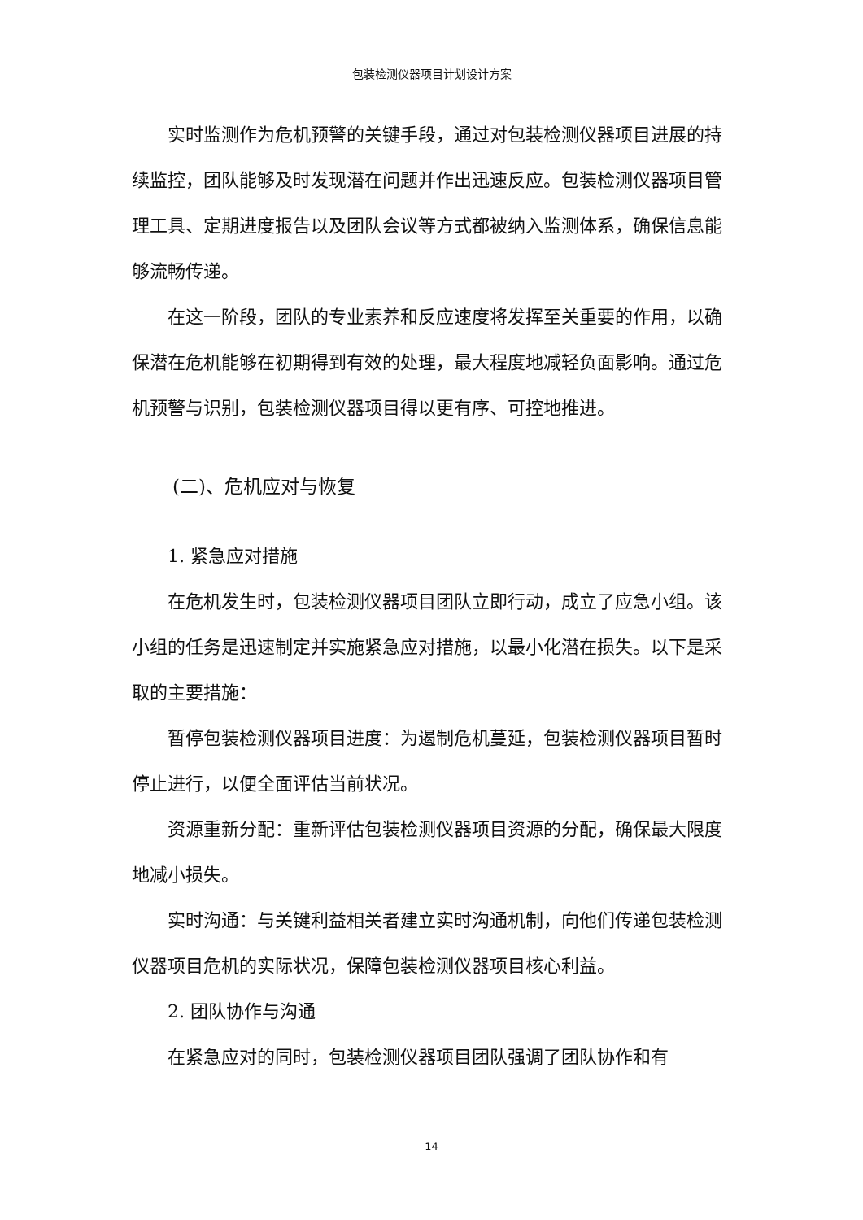包装检测仪器项目计划设计方案
实时监测作为危机预警的关键手段，通过对包装检测仪器项目进展的持续监控，团队能够及时发现潜在问题并作出迅速反应。包装检测仪器项目管理工具、定期进度报告以及团队会议等方式都被纳入监测体系，确保信息能够流畅传递。
在这一阶段，团队的专业素养和反应速度将发挥至关重要的作用，以确保潜在危机能够在初期得到有效的处理，最大程度地减轻负面影响。通过危机预警与识别，包装检测仪器项目得以更有序、可控地推进。
(二)、危机应对与恢复
1. 紧急应对措施
在危机发生时，包装检测仪器项目团队立即行动，成立了应急小组。该小组的任务是迅速制定并实施紧急应对措施，以最小化潜在损失。以下是采取的主要措施：
暂停包装检测仪器项目进度：为遏制危机蔓延，包装检测仪器项目暂时停止进行，以便全面评估当前状况。
资源重新分配：重新评估包装检测仪器项目资源的分配，确保最大限度地减小损失。
实时沟通：与关键利益相关者建立实时沟通机制，向他们传递包装检测仪器项目危机的实际状况，保障包装检测仪器项目核心利益。
2. 团队协作与沟通
在紧急应对的同时，包装检测仪器项目团队强调了团队协作和有
14